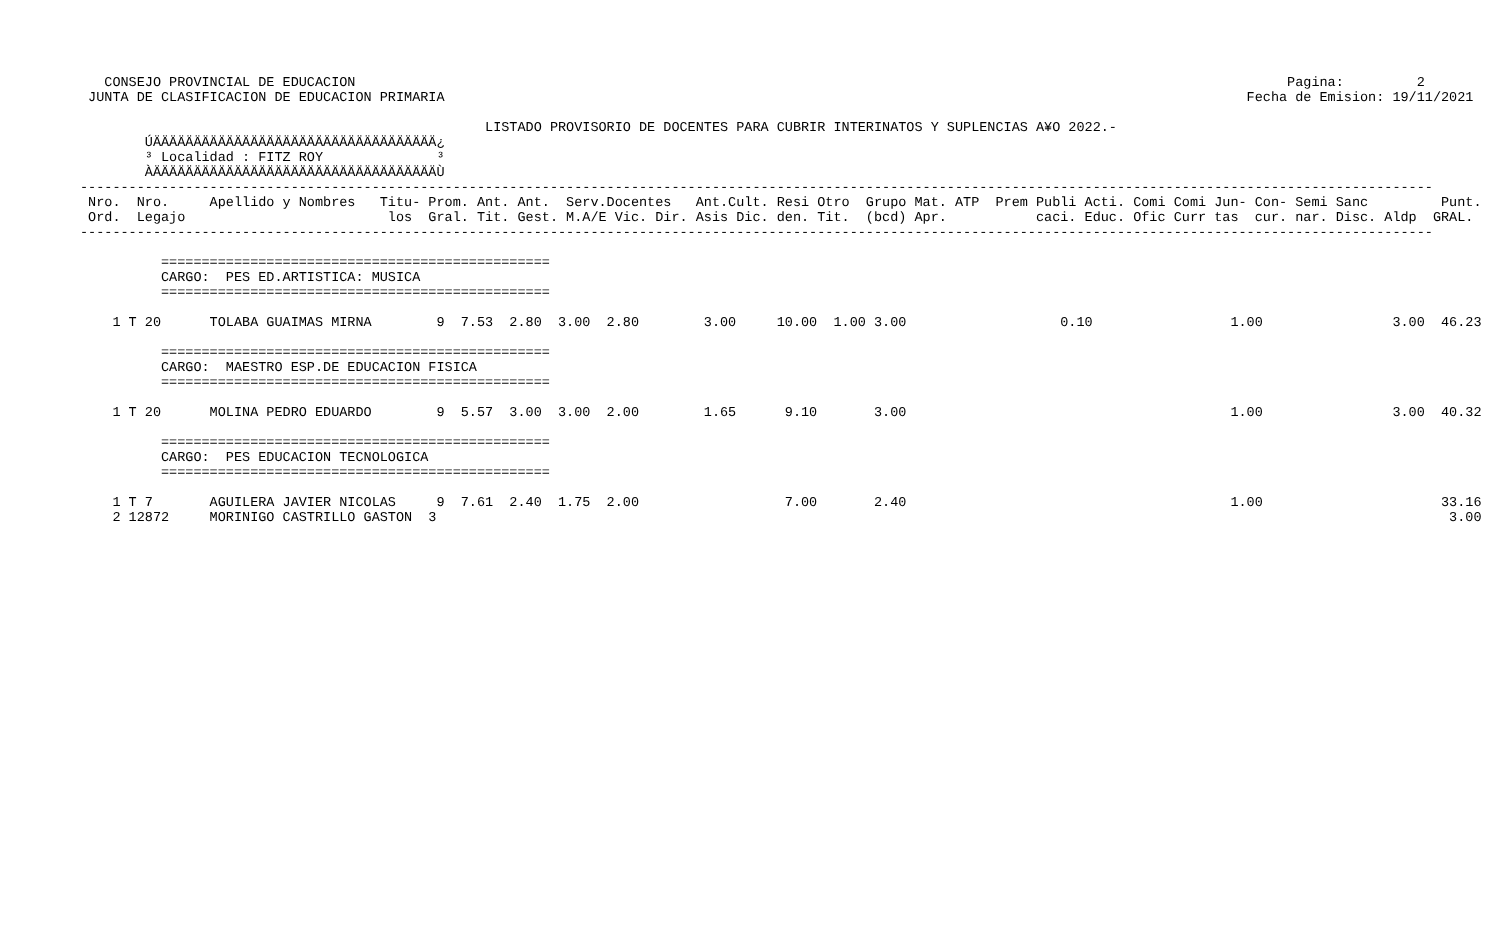CONSEJO PROVINCIAL DE EDUCACION                                                                                                                   Pagina:         2
 JUNTA DE CLASIFICACION DE EDUCACION PRIMARIA                                                                                                   Fecha de Emision: 19/11/2021

                                                  LISTADO PROVISORIO DE DOCENTES PARA CUBRIR INTERINATOS Y SUPLENCIAS A¥O 2022.-
        ÚÄÄÄÄÄÄÄÄÄÄÄÄÄÄÄÄÄÄÄÄÄÄÄÄÄÄÄÄÄÄÄÄÄÄÄ¿
        ³ Localidad : FITZ ROY              ³
        ÀÄÄÄÄÄÄÄÄÄÄÄÄÄÄÄÄÄÄÄÄÄÄÄÄÄÄÄÄÄÄÄÄÄÄÄÙ
-----------------------------------------------------------------------------------------------------------------------------------------------------------------------
 Nro.  Nro.     Apellido y Nombres   Titu- Prom. Ant. Ant.  Serv.Docentes   Ant.Cult. Resi Otro  Grupo Mat. ATP  Prem Publi Acti. Comi Comi Jun- Con- Semi Sanc         Punt.
 Ord.  Legajo                         los  Gral. Tit. Gest. M.A/E Vic. Dir. Asis Dic. den. Tit.  (bcd) Apr.           caci. Educ. Ofic Curr tas  cur. nar. Disc. Aldp  GRAL.
-----------------------------------------------------------------------------------------------------------------------------------------------------------------------

          ================================================
          CARGO:  PES ED.ARTISTICA: MUSICA
          ================================================

    1 T 20      TOLABA GUAIMAS MIRNA        9  7.53  2.80  3.00  2.80        3.00     10.00  1.00 3.00                   0.10                 1.00                3.00  46.23

          ================================================
          CARGO:  MAESTRO ESP.DE EDUCACION FISICA
          ================================================

    1 T 20      MOLINA PEDRO EDUARDO        9  5.57  3.00  3.00  2.00        1.65      9.10       3.00                                        1.00                3.00  40.32

          ================================================
          CARGO:  PES EDUCACION TECNOLOGICA
          ================================================

    1 T 7       AGUILERA JAVIER NICOLAS     9  7.61  2.40  1.75  2.00                  7.00       2.40                                        1.00                      33.16
    2 12872     MORINIGO CASTRILLO GASTON  3                                                                                                                             3.00